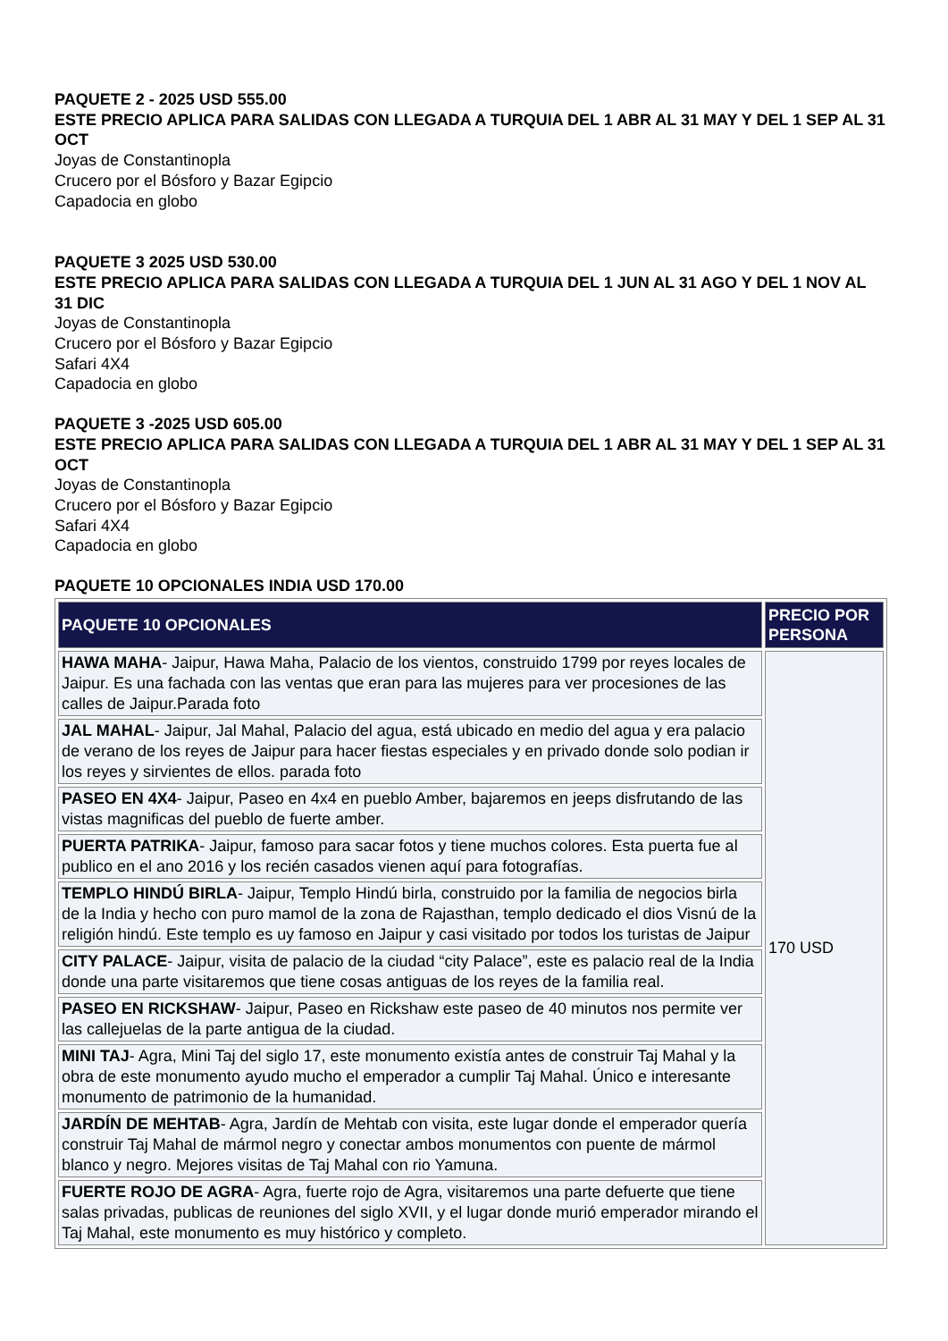PAQUETE 2 - 2025 USD 555.00
ESTE PRECIO APLICA PARA SALIDAS CON LLEGADA A TURQUIA DEL 1 ABR AL 31 MAY Y DEL 1 SEP AL 31 OCT
Joyas de Constantinopla
Crucero por el Bósforo y Bazar Egipcio
Capadocia en globo
PAQUETE 3 2025 USD 530.00
ESTE PRECIO APLICA PARA SALIDAS CON LLEGADA A TURQUIA DEL 1 JUN AL 31 AGO Y DEL 1 NOV AL 31 DIC
Joyas de Constantinopla
Crucero por el Bósforo y Bazar Egipcio
Safari 4X4
Capadocia en globo
PAQUETE 3 -2025 USD 605.00
ESTE PRECIO APLICA PARA SALIDAS CON LLEGADA A TURQUIA DEL 1 ABR AL 31 MAY Y DEL 1 SEP AL 31 OCT
Joyas de Constantinopla
Crucero por el Bósforo y Bazar Egipcio
Safari 4X4
Capadocia en globo
PAQUETE 10 OPCIONALES INDIA USD 170.00
| PAQUETE 10 OPCIONALES | PRECIO POR PERSONA |
| --- | --- |
| HAWA MAHA - Jaipur, Hawa Maha, Palacio de los vientos, construido 1799 por reyes locales de Jaipur. Es una fachada con las ventas que eran para las mujeres para ver procesiones de las calles de Jaipur.Parada foto | 170 USD |
| JAL MAHAL - Jaipur, Jal Mahal, Palacio del agua, está ubicado en medio del agua y era palacio de verano de los reyes de Jaipur para hacer fiestas especiales y en privado donde solo podian ir los reyes y sirvientes de ellos. parada foto | |
| PASEO EN 4X4 - Jaipur, Paseo en 4x4 en pueblo Amber, bajaremos en jeeps disfrutando de las vistas magnificas del pueblo de fuerte amber. | |
| PUERTA PATRIKA - Jaipur, famoso para sacar fotos y tiene muchos colores. Esta puerta fue al publico en el ano 2016 y los recién casados vienen aquí para fotografías. | |
| TEMPLO HINDÚ BIRLA - Jaipur, Templo Hindú birla, construido por la familia de negocios birla de la India y hecho con puro mamol de la zona de Rajasthan, templo dedicado el dios Visnú de la religión hindú. Este templo es uy famoso en Jaipur y casi visitado por todos los turistas de Jaipur | |
| CITY PALACE - Jaipur, visita de palacio de la ciudad “city Palace”, este es palacio real de la India donde una parte visitaremos que tiene cosas antiguas de los reyes de la familia real. | |
| PASEO EN RICKSHAW - Jaipur, Paseo en Rickshaw este paseo de 40 minutos nos permite ver las callejuelas de la parte antigua de la ciudad. | |
| MINI TAJ - Agra, Mini Taj del siglo 17, este monumento existía antes de construir Taj Mahal y la obra de este monumento ayudo mucho el emperador a cumplir Taj Mahal. Único e interesante monumento de patrimonio de la humanidad. | |
| JARDÍN DE MEHTAB - Agra, Jardín de Mehtab con visita, este lugar donde el emperador quería construir Taj Mahal de mármol negro y conectar ambos monumentos con puente de mármol blanco y negro. Mejores visitas de Taj Mahal con rio Yamuna. | |
| FUERTE ROJO DE AGRA - Agra, fuerte rojo de Agra, visitaremos una parte defuerte que tiene salas privadas, publicas de reuniones del siglo XVII, y el lugar donde murió emperador mirando el Taj Mahal, este monumento es muy histórico y completo. | |